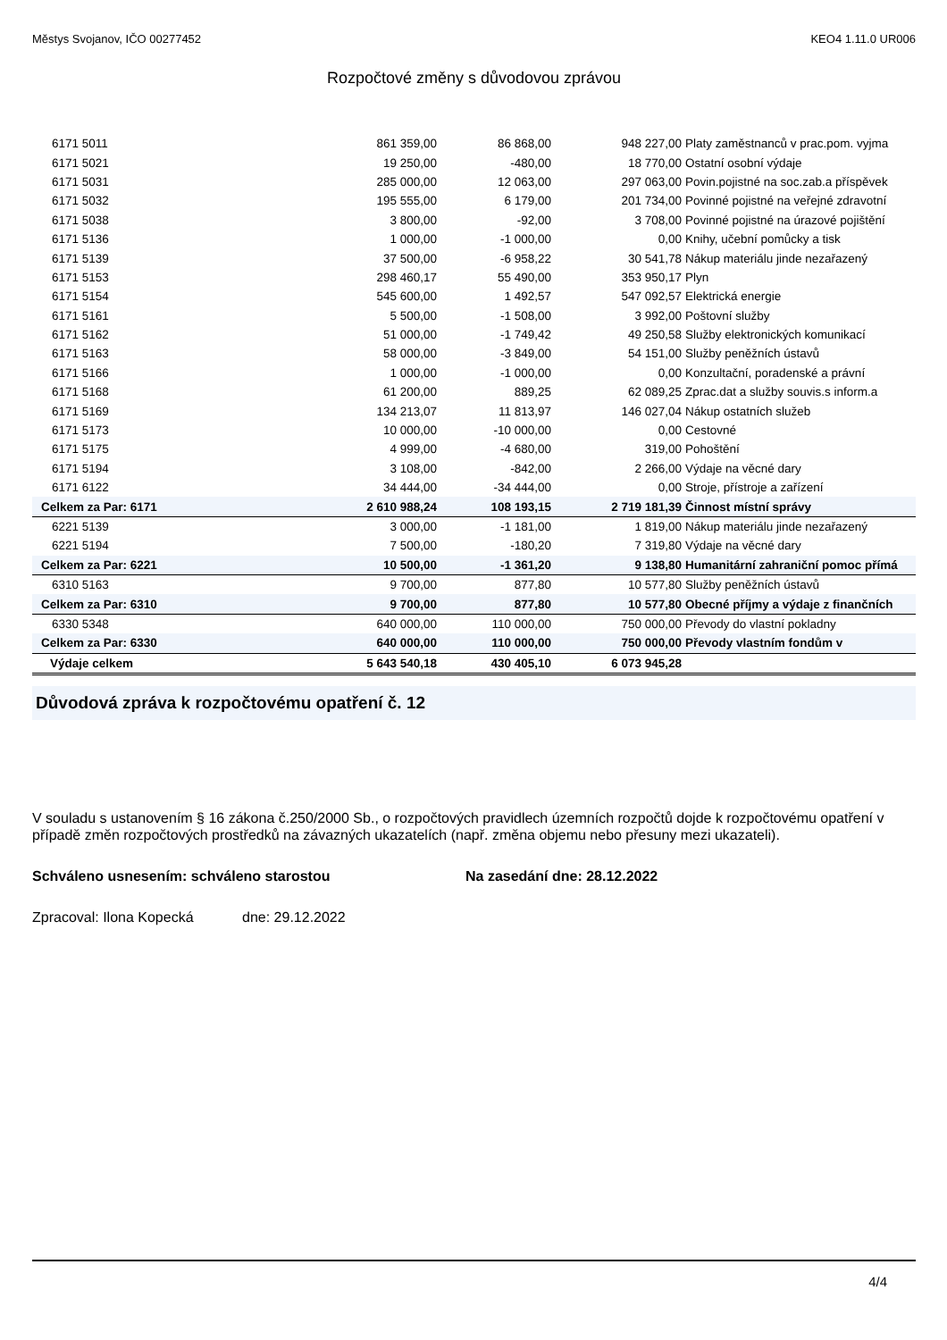Městys Svojanov, IČO 00277452 KEO4 1.11.0 UR006
Rozpočtové změny s důvodovou zprávou
| 6171 5011 | 861 359,00 | 86 868,00 | 948 227,00 | Platy zaměstnanců v prac.pom. vyjma |
| 6171 5021 | 19 250,00 | -480,00 | 18 770,00 | Ostatní osobní výdaje |
| 6171 5031 | 285 000,00 | 12 063,00 | 297 063,00 | Povin.pojistné na soc.zab.a příspěvek |
| 6171 5032 | 195 555,00 | 6 179,00 | 201 734,00 | Povinné pojistné na veřejné zdravotní |
| 6171 5038 | 3 800,00 | -92,00 | 3 708,00 | Povinné pojistné na úrazové pojištění |
| 6171 5136 | 1 000,00 | -1 000,00 | 0,00 | Knihy, učební pomůcky a tisk |
| 6171 5139 | 37 500,00 | -6 958,22 | 30 541,78 | Nákup materiálu jinde nezařazený |
| 6171 5153 | 298 460,17 | 55 490,00 | 353 950,17 | Plyn |
| 6171 5154 | 545 600,00 | 1 492,57 | 547 092,57 | Elektrická energie |
| 6171 5161 | 5 500,00 | -1 508,00 | 3 992,00 | Poštovní služby |
| 6171 5162 | 51 000,00 | -1 749,42 | 49 250,58 | Služby elektronických komunikací |
| 6171 5163 | 58 000,00 | -3 849,00 | 54 151,00 | Služby peněžních ústavů |
| 6171 5166 | 1 000,00 | -1 000,00 | 0,00 | Konzultační, poradenské a právní |
| 6171 5168 | 61 200,00 | 889,25 | 62 089,25 | Zprac.dat a služby souvis.s inform.a |
| 6171 5169 | 134 213,07 | 11 813,97 | 146 027,04 | Nákup ostatních služeb |
| 6171 5173 | 10 000,00 | -10 000,00 | 0,00 | Cestovné |
| 6171 5175 | 4 999,00 | -4 680,00 | 319,00 | Pohoštění |
| 6171 5194 | 3 108,00 | -842,00 | 2 266,00 | Výdaje na věcné dary |
| 6171 6122 | 34 444,00 | -34 444,00 | 0,00 | Stroje, přístroje a zařízení |
| Celkem za Par: 6171 | 2 610 988,24 | 108 193,15 | 2 719 181,39 | Činnost místní správy |
| 6221 5139 | 3 000,00 | -1 181,00 | 1 819,00 | Nákup materiálu jinde nezařazený |
| 6221 5194 | 7 500,00 | -180,20 | 7 319,80 | Výdaje na věcné dary |
| Celkem za Par: 6221 | 10 500,00 | -1 361,20 | 9 138,80 | Humanitární zahraniční pomoc přímá |
| 6310 5163 | 9 700,00 | 877,80 | 10 577,80 | Služby peněžních ústavů |
| Celkem za Par: 6310 | 9 700,00 | 877,80 | 10 577,80 | Obecné příjmy a výdaje z finančních |
| 6330 5348 | 640 000,00 | 110 000,00 | 750 000,00 | Převody do vlastní pokladny |
| Celkem za Par: 6330 | 640 000,00 | 110 000,00 | 750 000,00 | Převody vlastním fondům v |
| Výdaje celkem | 5 643 540,18 | 430 405,10 | 6 073 945,28 | |
Důvodová zpráva k rozpočtovému opatření č. 12
V souladu s ustanovením § 16 zákona č.250/2000 Sb., o rozpočtových pravidlech územních rozpočtů dojde k rozpočtovému opatření v případě změn rozpočtových prostředků na závazných ukazatelích (např. změna objemu nebo přesuny mezi ukazateli).
Schváleno usnesením: schváleno starostou Na zasedání dne: 28.12.2022
Zpracoval: Ilona Kopecká dne: 29.12.2022
4/4